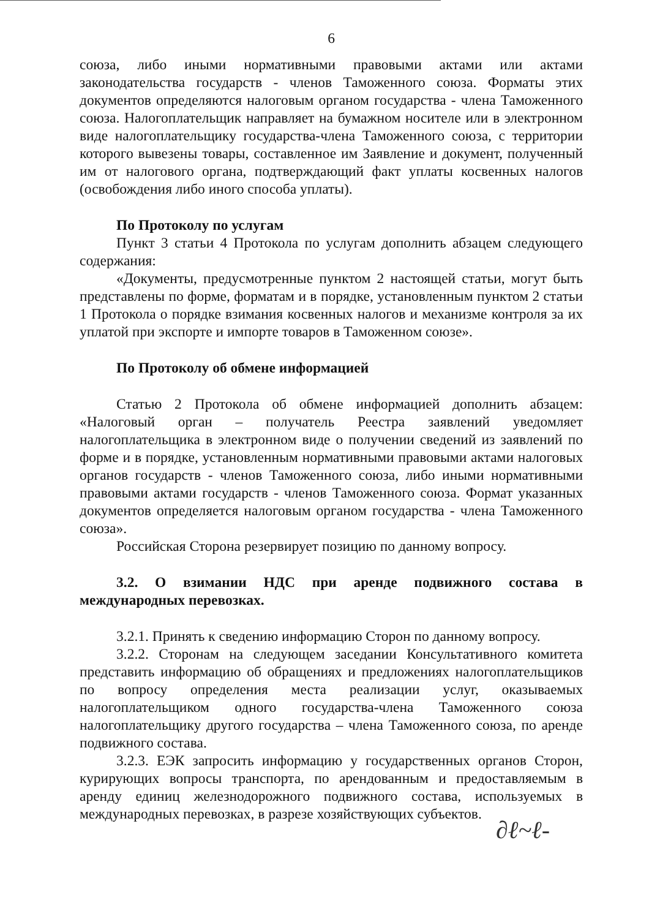6
союза, либо иными нормативными правовыми актами или актами законодательства государств - членов Таможенного союза. Форматы этих документов определяются налоговым органом государства - члена Таможенного союза. Налогоплательщик направляет на бумажном носителе или в электронном виде налогоплательщику государства-члена Таможенного союза, с территории которого вывезены товары, составленное им Заявление и документ, полученный им от налогового органа, подтверждающий факт уплаты косвенных налогов (освобождения либо иного способа уплаты).
По Протоколу по услугам
Пункт 3 статьи 4 Протокола по услугам дополнить абзацем следующего содержания:
«Документы, предусмотренные пунктом 2 настоящей статьи, могут быть представлены по форме, форматам и в порядке, установленным пунктом 2 статьи 1 Протокола о порядке взимания косвенных налогов и механизме контроля за их уплатой при экспорте и импорте товаров в Таможенном союзе».
По Протоколу об обмене информацией
Статью 2 Протокола об обмене информацией дополнить абзацем: «Налоговый орган – получатель Реестра заявлений уведомляет налогоплательщика в электронном виде о получении сведений из заявлений по форме и в порядке, установленным нормативными правовыми актами налоговых органов государств - членов Таможенного союза, либо иными нормативными правовыми актами государств - членов Таможенного союза. Формат указанных документов определяется налоговым органом государства - члена Таможенного союза».
Российская Сторона резервирует позицию по данному вопросу.
3.2. О взимании НДС при аренде подвижного состава в международных перевозках.
3.2.1. Принять к сведению информацию Сторон по данному вопросу.
3.2.2. Сторонам на следующем заседании Консультативного комитета представить информацию об обращениях и предложениях налогоплательщиков по вопросу определения места реализации услуг, оказываемых налогоплательщиком одного государства-члена Таможенного союза налогоплательщику другого государства – члена Таможенного союза, по аренде подвижного состава.
3.2.3. ЕЭК запросить информацию у государственных органов Сторон, курирующих вопросы транспорта, по арендованным и предоставляемым в аренду единиц железнодорожного подвижного состава, используемых в международных перевозках, в разрезе хозяйствующих субъектов.
∂ℓ~ℓ-